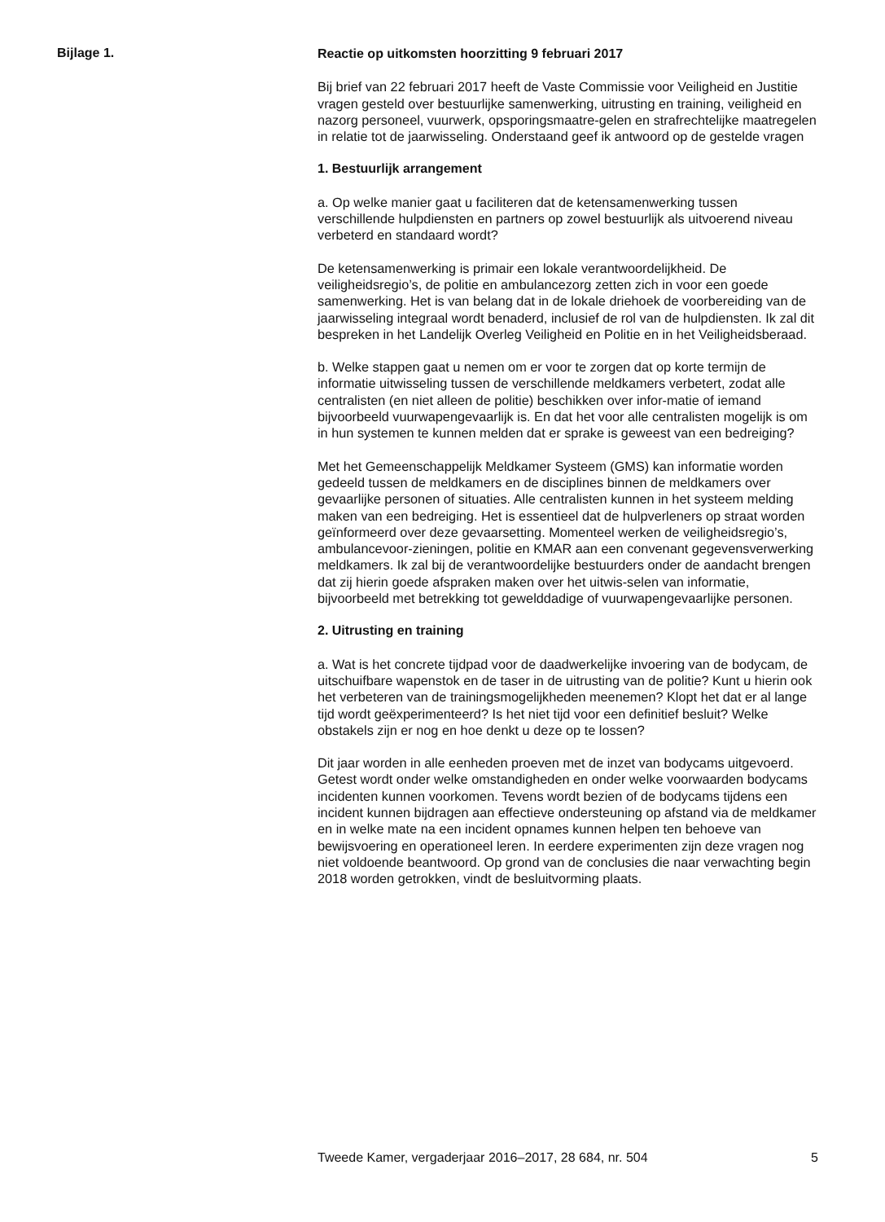Bijlage 1.
Reactie op uitkomsten hoorzitting 9 februari 2017
Bij brief van 22 februari 2017 heeft de Vaste Commissie voor Veiligheid en Justitie vragen gesteld over bestuurlijke samenwerking, uitrusting en training, veiligheid en nazorg personeel, vuurwerk, opsporingsmaatre-gelen en strafrechtelijke maatregelen in relatie tot de jaarwisseling. Onderstaand geef ik antwoord op de gestelde vragen
1. Bestuurlijk arrangement
a. Op welke manier gaat u faciliteren dat de ketensamenwerking tussen verschillende hulpdiensten en partners op zowel bestuurlijk als uitvoerend niveau verbeterd en standaard wordt?
De ketensamenwerking is primair een lokale verantwoordelijkheid. De veiligheidsregio’s, de politie en ambulancezorg zetten zich in voor een goede samenwerking. Het is van belang dat in de lokale driehoek de voorbereiding van de jaarwisseling integraal wordt benaderd, inclusief de rol van de hulpdiensten. Ik zal dit bespreken in het Landelijk Overleg Veiligheid en Politie en in het Veiligheidsberaad.
b. Welke stappen gaat u nemen om er voor te zorgen dat op korte termijn de informatie uitwisseling tussen de verschillende meldkamers verbetert, zodat alle centralisten (en niet alleen de politie) beschikken over infor-matie of iemand bijvoorbeeld vuurwapengevaarlijk is. En dat het voor alle centralisten mogelijk is om in hun systemen te kunnen melden dat er sprake is geweest van een bedreiging?
Met het Gemeenschappelijk Meldkamer Systeem (GMS) kan informatie worden gedeeld tussen de meldkamers en de disciplines binnen de meldkamers over gevaarlijke personen of situaties. Alle centralisten kunnen in het systeem melding maken van een bedreiging. Het is essentieel dat de hulpverleners op straat worden geïnformeerd over deze gevaarsetting. Momenteel werken de veiligheidsregio’s, ambulancevoor-zieningen, politie en KMAR aan een convenant gegevensverwerking meldkamers. Ik zal bij de verantwoordelijke bestuurders onder de aandacht brengen dat zij hierin goede afspraken maken over het uitwis-selen van informatie, bijvoorbeeld met betrekking tot gewelddadige of vuurwapengevaarlijke personen.
2. Uitrusting en training
a. Wat is het concrete tijdpad voor de daadwerkelijke invoering van de bodycam, de uitschuifbare wapenstok en de taser in de uitrusting van de politie? Kunt u hierin ook het verbeteren van de trainingsmogelijkheden meenemen? Klopt het dat er al lange tijd wordt geëxperimenteerd? Is het niet tijd voor een definitief besluit? Welke obstakels zijn er nog en hoe denkt u deze op te lossen?
Dit jaar worden in alle eenheden proeven met de inzet van bodycams uitgevoerd. Getest wordt onder welke omstandigheden en onder welke voorwaarden bodycams incidenten kunnen voorkomen. Tevens wordt bezien of de bodycams tijdens een incident kunnen bijdragen aan effectieve ondersteuning op afstand via de meldkamer en in welke mate na een incident opnames kunnen helpen ten behoeve van bewijsvoering en operationeel leren. In eerdere experimenten zijn deze vragen nog niet voldoende beantwoord. Op grond van de conclusies die naar verwachting begin 2018 worden getrokken, vindt de besluitvorming plaats.
Tweede Kamer, vergaderjaar 2016–2017, 28 684, nr. 504 5